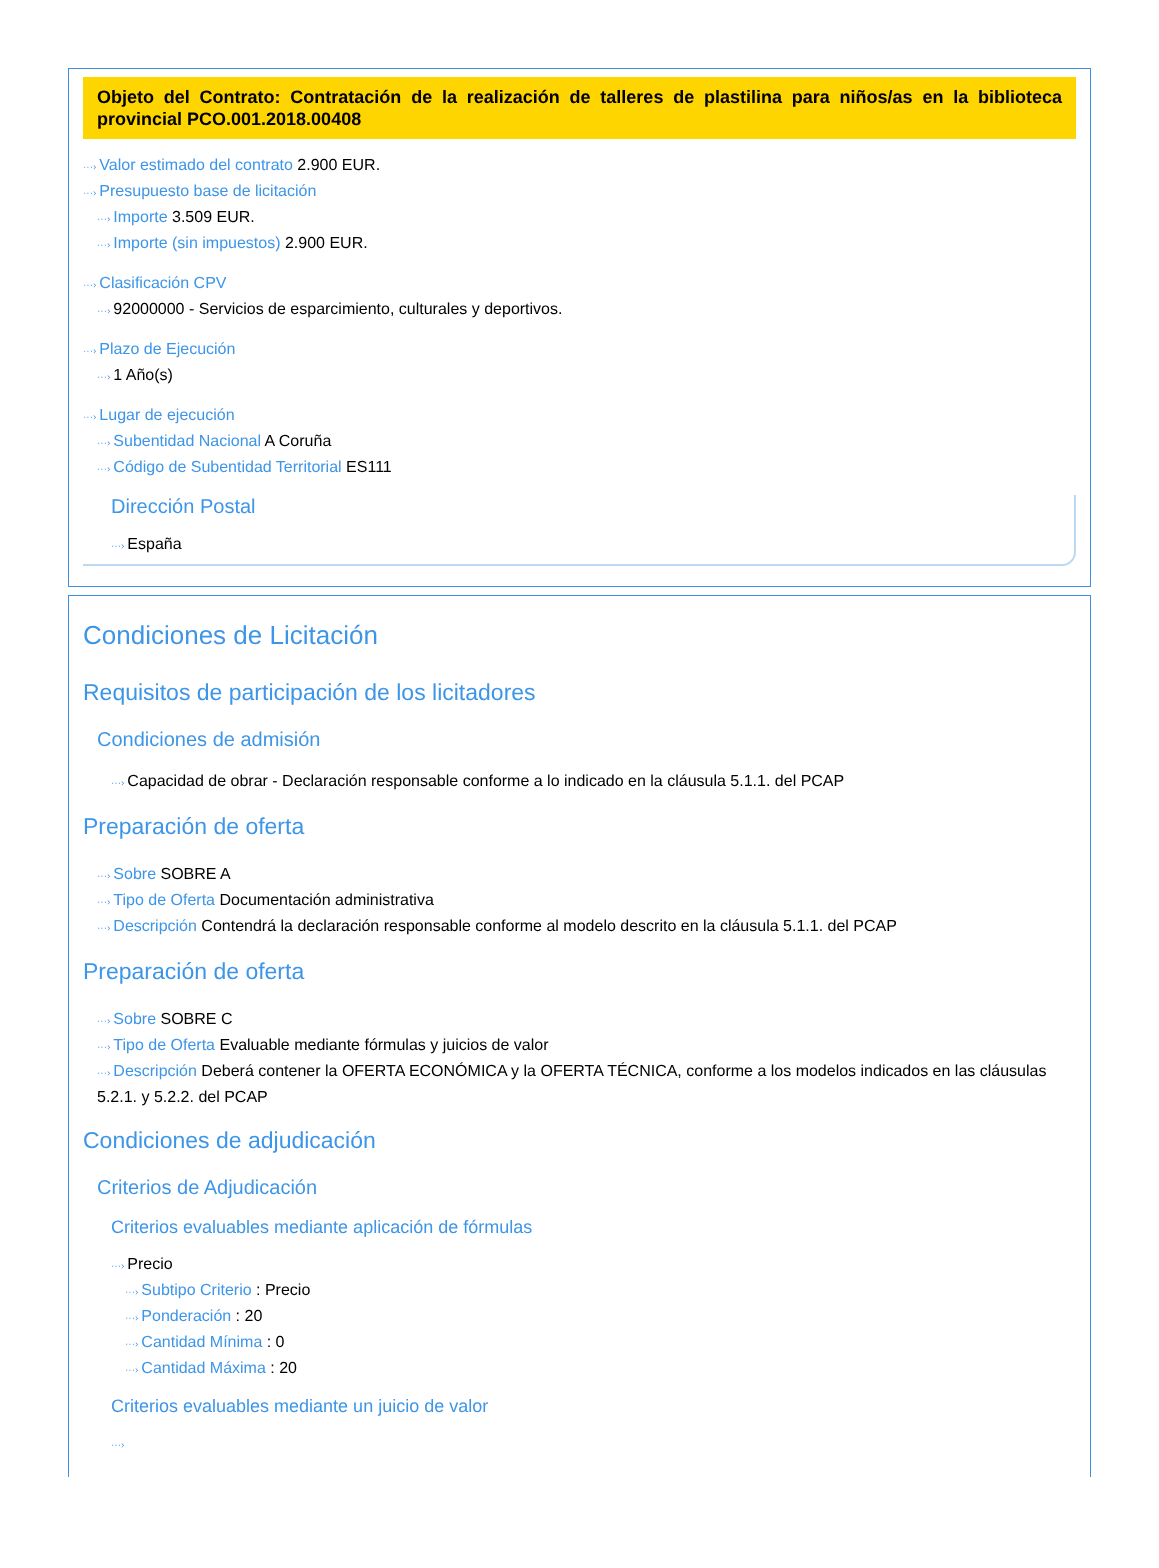Objeto del Contrato: Contratación de la realización de talleres de plastilina para niños/as en la biblioteca provincial PCO.001.2018.00408
···› Valor estimado del contrato 2.900 EUR.
···› Presupuesto base de licitación
···› Importe 3.509 EUR.
···› Importe (sin impuestos) 2.900 EUR.
···› Clasificación CPV
···› 92000000 - Servicios de esparcimiento, culturales y deportivos.
···› Plazo de Ejecución
···› 1 Año(s)
···› Lugar de ejecución
···› Subentidad Nacional A Coruña
···› Código de Subentidad Territorial ES111
Dirección Postal
···› España
Condiciones de Licitación
Requisitos de participación de los licitadores
Condiciones de admisión
···› Capacidad de obrar - Declaración responsable conforme a lo indicado en la cláusula 5.1.1. del PCAP
Preparación de oferta
···› Sobre SOBRE A
···› Tipo de Oferta Documentación administrativa
···› Descripción Contendrá la declaración responsable conforme al modelo descrito en la cláusula 5.1.1. del PCAP
Preparación de oferta
···› Sobre SOBRE C
···› Tipo de Oferta Evaluable mediante fórmulas y juicios de valor
···› Descripción Deberá contener la OFERTA ECONÓMICA y la OFERTA TÉCNICA, conforme a los modelos indicados en las cláusulas 5.2.1. y 5.2.2. del PCAP
Condiciones de adjudicación
Criterios de Adjudicación
Criterios evaluables mediante aplicación de fórmulas
···› Precio
···› Subtipo Criterio : Precio
···› Ponderación : 20
···› Cantidad Mínima : 0
···› Cantidad Máxima : 20
Criterios evaluables mediante un juicio de valor
···›